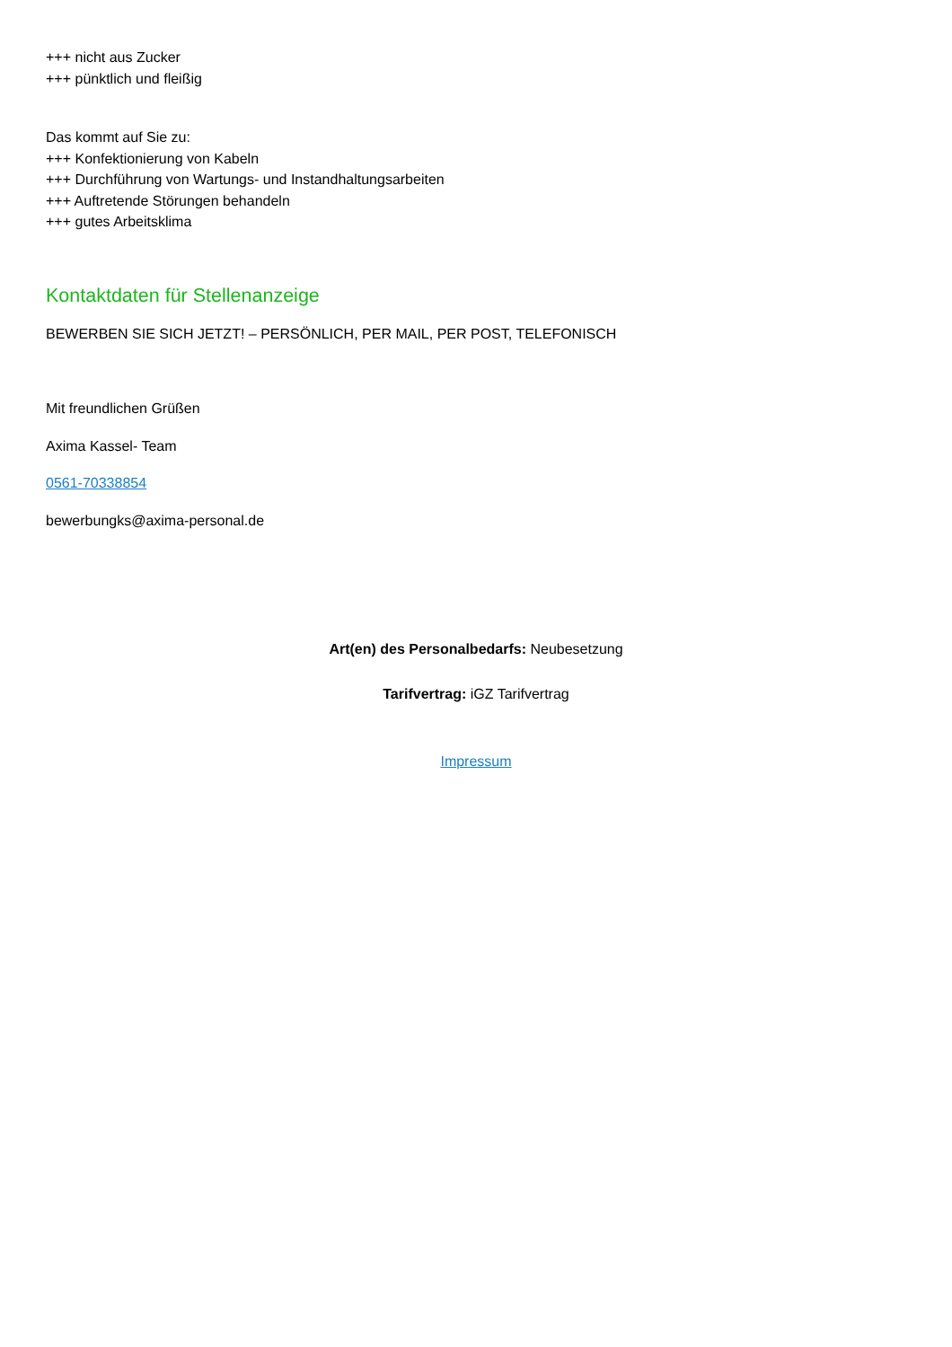+++ nicht aus Zucker
+++ pünktlich und fleißig
Das kommt auf Sie zu:
+++ Konfektionierung von Kabeln
+++ Durchführung von Wartungs- und Instandhaltungsarbeiten
+++ Auftretende Störungen behandeln
+++ gutes Arbeitsklima
Kontaktdaten für Stellenanzeige
BEWERBEN SIE SICH JETZT! – PERSÖNLICH, PER MAIL, PER POST, TELEFONISCH
Mit freundlichen Grüßen
Axima Kassel- Team
0561-70338854
bewerbungks@axima-personal.de
Art(en) des Personalbedarfs: Neubesetzung
Tarifvertrag: iGZ Tarifvertrag
Impressum